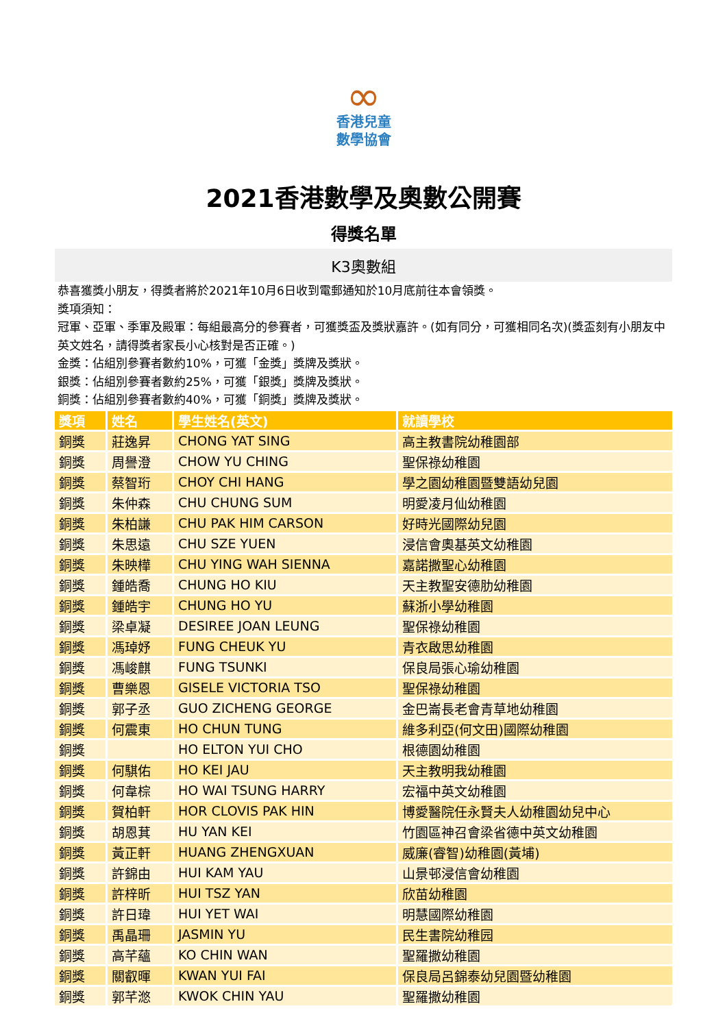∞
香港兒童
數學協會
2021香港數學及奧數公開賽
得獎名單
K3奧數組
恭喜獲獎小朋友，得獎者將於2021年10月6日收到電郵通知於10月底前往本會領獎。
獎項須知：
冠軍、亞軍、季軍及殿軍：每組最高分的參賽者，可獲獎盃及獎狀嘉許。(如有同分，可獲相同名次)(獎盃刻有小朋友中英文姓名，請得獎者家長小心核對是否正確。)
金獎：佔組別參賽者數約10%，可獲「金獎」獎牌及獎狀。
銀獎：佔組別參賽者數約25%，可獲「銀獎」獎牌及獎狀。
銅獎：佔組別參賽者數約40%，可獲「銅獎」獎牌及獎狀。
| 獎項 | 姓名 | 學生姓名(英文) | 就讀學校 |
| --- | --- | --- | --- |
| 銅獎 | 莊逸昇 | CHONG YAT SING | 高主教書院幼稚園部 |
| 銅獎 | 周譽澄 | CHOW YU CHING | 聖保祿幼稚園 |
| 銅獎 | 蔡智珩 | CHOY CHI HANG | 學之園幼稚園暨雙語幼兒園 |
| 銅獎 | 朱仲森 | CHU CHUNG SUM | 明愛凌月仙幼稚園 |
| 銅獎 | 朱柏謙 | CHU PAK HIM CARSON | 好時光國際幼兒園 |
| 銅獎 | 朱思遠 | CHU SZE YUEN | 浸信會奧基英文幼稚園 |
| 銅獎 | 朱映樺 | CHU YING WAH SIENNA | 嘉諾撒聖心幼稚園 |
| 銅獎 | 鍾皓喬 | CHUNG HO KIU | 天主教聖安德肋幼稚園 |
| 銅獎 | 鍾皓宇 | CHUNG HO YU | 蘇浙小學幼稚園 |
| 銅獎 | 梁卓凝 | DESIREE JOAN LEUNG | 聖保祿幼稚園 |
| 銅獎 | 馮琸妤 | FUNG CHEUK YU | 青衣啟思幼稚園 |
| 銅獎 | 馮峻麒 | FUNG TSUNKI | 保良局張心瑜幼稚園 |
| 銅獎 | 曹樂恩 | GISELE VICTORIA TSO | 聖保祿幼稚園 |
| 銅獎 | 郭子丞 | GUO ZICHENG GEORGE | 金巴崙長老會青草地幼稚園 |
| 銅獎 | 何震東 | HO CHUN TUNG | 維多利亞(何文田)國際幼稚園 |
| 銅獎 | | HO ELTON YUI CHO | 根德園幼稚園 |
| 銅獎 | 何騏佑 | HO KEI JAU | 天主教明我幼稚園 |
| 銅獎 | 何韋棕 | HO WAI TSUNG HARRY | 宏福中英文幼稚園 |
| 銅獎 | 賀柏軒 | HOR CLOVIS PAK HIN | 博愛醫院任永賢夫人幼稚園幼兒中心 |
| 銅獎 | 胡恩萁 | HU YAN KEI | 竹園區神召會梁省德中英文幼稚園 |
| 銅獎 | 黃正軒 | HUANG ZHENGXUAN | 威廉(睿智)幼稚園(黃埔) |
| 銅獎 | 許錦由 | HUI KAM YAU | 山景邨浸信會幼稚園 |
| 銅獎 | 許梓昕 | HUI TSZ YAN | 欣苗幼稚園 |
| 銅獎 | 許日瑋 | HUI YET WAI | 明慧國際幼稚園 |
| 銅獎 | 禹晶珊 | JASMIN YU | 民生書院幼稚园 |
| 銅獎 | 高芊蘊 | KO CHIN WAN | 聖羅撒幼稚園 |
| 銅獎 | 關叡暉 | KWAN YUI FAI | 保良局呂錦泰幼兒園暨幼稚園 |
| 銅獎 | 郭芊滺 | KWOK CHIN YAU | 聖羅撒幼稚園 |